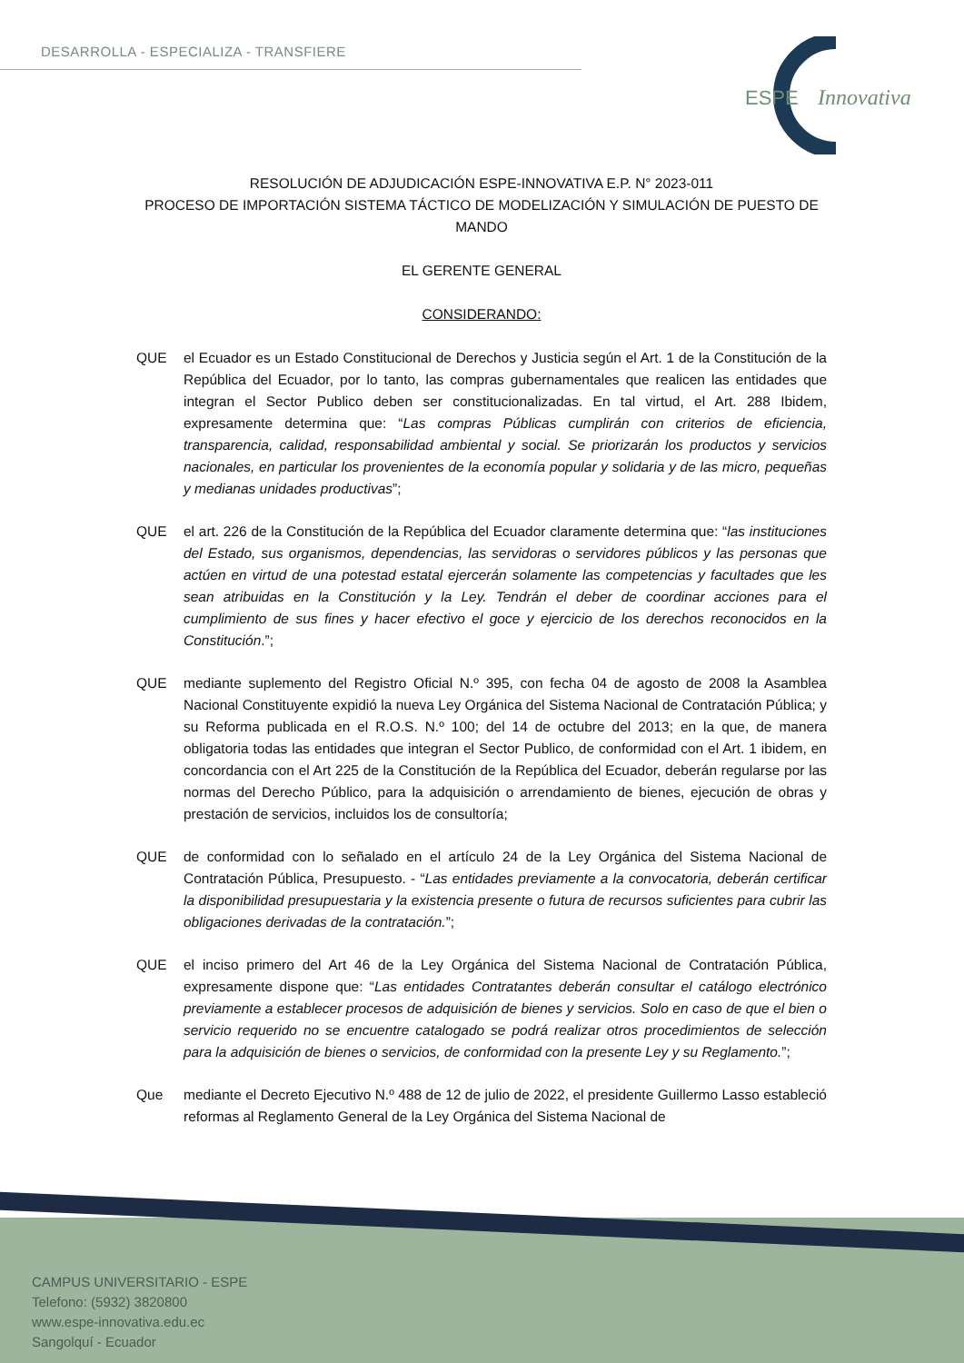DESARROLLA - ESPECIALIZA - TRANSFIERE
ESPE
Innovativa
RESOLUCIÓN DE ADJUDICACIÓN ESPE-INNOVATIVA E.P. N° 2023-011
PROCESO DE IMPORTACIÓN SISTEMA TÁCTICO DE MODELIZACIÓN Y SIMULACIÓN DE PUESTO DE MANDO
EL GERENTE GENERAL
CONSIDERANDO:
QUE el Ecuador es un Estado Constitucional de Derechos y Justicia según el Art. 1 de la Constitución de la República del Ecuador, por lo tanto, las compras gubernamentales que realicen las entidades que integran el Sector Publico deben ser constitucionalizadas. En tal virtud, el Art. 288 Ibidem, expresamente determina que: “Las compras Públicas cumplirán con criterios de eficiencia, transparencia, calidad, responsabilidad ambiental y social. Se priorizarán los productos y servicios nacionales, en particular los provenientes de la economía popular y solidaria y de las micro, pequeñas y medianas unidades productivas”;
QUE el art. 226 de la Constitución de la República del Ecuador claramente determina que: “las instituciones del Estado, sus organismos, dependencias, las servidoras o servidores públicos y las personas que actúen en virtud de una potestad estatal ejercerán solamente las competencias y facultades que les sean atribuidas en la Constitución y la Ley. Tendrán el deber de coordinar acciones para el cumplimiento de sus fines y hacer efectivo el goce y ejercicio de los derechos reconocidos en la Constitución.”;
QUE mediante suplemento del Registro Oficial N.º 395, con fecha 04 de agosto de 2008 la Asamblea Nacional Constituyente expidió la nueva Ley Orgánica del Sistema Nacional de Contratación Pública; y su Reforma publicada en el R.O.S. N.º 100; del 14 de octubre del 2013; en la que, de manera obligatoria todas las entidades que integran el Sector Publico, de conformidad con el Art. 1 ibidem, en concordancia con el Art 225 de la Constitución de la República del Ecuador, deberán regularse por las normas del Derecho Público, para la adquisición o arrendamiento de bienes, ejecución de obras y prestación de servicios, incluidos los de consultoría;
QUE de conformidad con lo señalado en el artículo 24 de la Ley Orgánica del Sistema Nacional de Contratación Pública, Presupuesto. - “Las entidades previamente a la convocatoria, deberán certificar la disponibilidad presupuestaria y la existencia presente o futura de recursos suficientes para cubrir las obligaciones derivadas de la contratación.”;
QUE el inciso primero del Art 46 de la Ley Orgánica del Sistema Nacional de Contratación Pública, expresamente dispone que: “Las entidades Contratantes deberán consultar el catálogo electrónico previamente a establecer procesos de adquisición de bienes y servicios. Solo en caso de que el bien o servicio requerido no se encuentre catalogado se podrá realizar otros procedimientos de selección para la adquisición de bienes o servicios, de conformidad con la presente Ley y su Reglamento.”;
Que mediante el Decreto Ejecutivo N.º 488 de 12 de julio de 2022, el presidente Guillermo Lasso estableció reformas al Reglamento General de la Ley Orgánica del Sistema Nacional de
CAMPUS UNIVERSITARIO - ESPE
Telefono: (5932) 3820800
www.espe-innovativa.edu.ec
Sangolquí - Ecuador